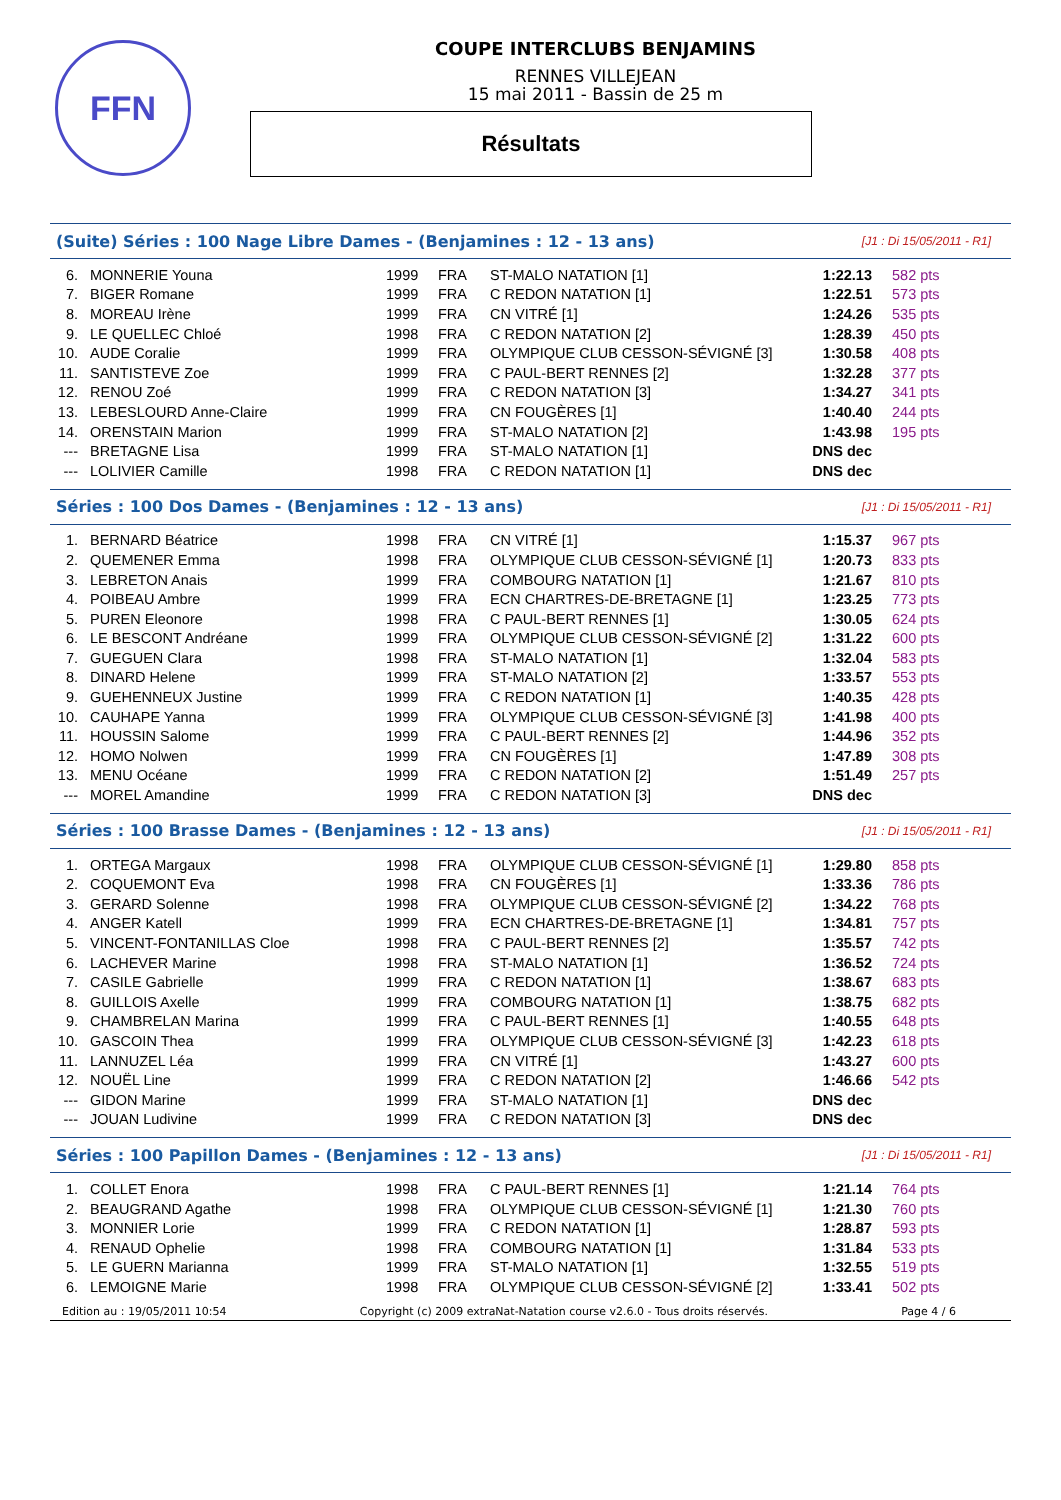FFN
COUPE INTERCLUBS BENJAMINS
RENNES VILLEJEAN
15 mai 2011 - Bassin de 25 m
Résultats
(Suite) Séries : 100 Nage Libre Dames - (Benjamines : 12 - 13 ans) [J1 : Di 15/05/2011 - R1]
| 6. | MONNERIE Youna | 1999 | FRA | ST-MALO NATATION [1] | 1:22.13 | 582 pts |
| 7. | BIGER Romane | 1999 | FRA | C REDON NATATION [1] | 1:22.51 | 573 pts |
| 8. | MOREAU Irène | 1999 | FRA | CN VITRÉ [1] | 1:24.26 | 535 pts |
| 9. | LE QUELLEC Chloé | 1998 | FRA | C REDON NATATION [2] | 1:28.39 | 450 pts |
| 10. | AUDE Coralie | 1999 | FRA | OLYMPIQUE CLUB CESSON-SÉVIGNÉ [3] | 1:30.58 | 408 pts |
| 11. | SANTISTEVE Zoe | 1999 | FRA | C PAUL-BERT RENNES [2] | 1:32.28 | 377 pts |
| 12. | RENOU Zoé | 1999 | FRA | C REDON NATATION [3] | 1:34.27 | 341 pts |
| 13. | LEBESLOURD Anne-Claire | 1999 | FRA | CN FOUGÈRES [1] | 1:40.40 | 244 pts |
| 14. | ORENSTAIN Marion | 1999 | FRA | ST-MALO NATATION [2] | 1:43.98 | 195 pts |
| --- | BRETAGNE Lisa | 1999 | FRA | ST-MALO NATATION [1] | DNS dec | |
| --- | LOLIVIER Camille | 1998 | FRA | C REDON NATATION [1] | DNS dec | |
Séries : 100 Dos Dames - (Benjamines : 12 - 13 ans) [J1 : Di 15/05/2011 - R1]
| 1. | BERNARD Béatrice | 1998 | FRA | CN VITRÉ [1] | 1:15.37 | 967 pts |
| 2. | QUEMENER Emma | 1998 | FRA | OLYMPIQUE CLUB CESSON-SÉVIGNÉ [1] | 1:20.73 | 833 pts |
| 3. | LEBRETON Anais | 1999 | FRA | COMBOURG NATATION [1] | 1:21.67 | 810 pts |
| 4. | POIBEAU Ambre | 1999 | FRA | ECN CHARTRES-DE-BRETAGNE [1] | 1:23.25 | 773 pts |
| 5. | PUREN Eleonore | 1998 | FRA | C PAUL-BERT RENNES [1] | 1:30.05 | 624 pts |
| 6. | LE BESCONT Andréane | 1999 | FRA | OLYMPIQUE CLUB CESSON-SÉVIGNÉ [2] | 1:31.22 | 600 pts |
| 7. | GUEGUEN Clara | 1998 | FRA | ST-MALO NATATION [1] | 1:32.04 | 583 pts |
| 8. | DINARD Helene | 1999 | FRA | ST-MALO NATATION [2] | 1:33.57 | 553 pts |
| 9. | GUEHENNEUX Justine | 1999 | FRA | C REDON NATATION [1] | 1:40.35 | 428 pts |
| 10. | CAUHAPE Yanna | 1999 | FRA | OLYMPIQUE CLUB CESSON-SÉVIGNÉ [3] | 1:41.98 | 400 pts |
| 11. | HOUSSIN Salome | 1999 | FRA | C PAUL-BERT RENNES [2] | 1:44.96 | 352 pts |
| 12. | HOMO Nolwen | 1999 | FRA | CN FOUGÈRES [1] | 1:47.89 | 308 pts |
| 13. | MENU Océane | 1999 | FRA | C REDON NATATION [2] | 1:51.49 | 257 pts |
| --- | MOREL Amandine | 1999 | FRA | C REDON NATATION [3] | DNS dec | |
Séries : 100 Brasse Dames - (Benjamines : 12 - 13 ans) [J1 : Di 15/05/2011 - R1]
| 1. | ORTEGA Margaux | 1998 | FRA | OLYMPIQUE CLUB CESSON-SÉVIGNÉ [1] | 1:29.80 | 858 pts |
| 2. | COQUEMONT Eva | 1998 | FRA | CN FOUGÈRES [1] | 1:33.36 | 786 pts |
| 3. | GERARD Solenne | 1998 | FRA | OLYMPIQUE CLUB CESSON-SÉVIGNÉ [2] | 1:34.22 | 768 pts |
| 4. | ANGER Katell | 1999 | FRA | ECN CHARTRES-DE-BRETAGNE [1] | 1:34.81 | 757 pts |
| 5. | VINCENT-FONTANILLAS Cloe | 1998 | FRA | C PAUL-BERT RENNES [2] | 1:35.57 | 742 pts |
| 6. | LACHEVER Marine | 1998 | FRA | ST-MALO NATATION [1] | 1:36.52 | 724 pts |
| 7. | CASILE Gabrielle | 1999 | FRA | C REDON NATATION [1] | 1:38.67 | 683 pts |
| 8. | GUILLOIS Axelle | 1999 | FRA | COMBOURG NATATION [1] | 1:38.75 | 682 pts |
| 9. | CHAMBRELAN Marina | 1999 | FRA | C PAUL-BERT RENNES [1] | 1:40.55 | 648 pts |
| 10. | GASCOIN Thea | 1999 | FRA | OLYMPIQUE CLUB CESSON-SÉVIGNÉ [3] | 1:42.23 | 618 pts |
| 11. | LANNUZEL Léa | 1999 | FRA | CN VITRÉ [1] | 1:43.27 | 600 pts |
| 12. | NOUËL Line | 1999 | FRA | C REDON NATATION [2] | 1:46.66 | 542 pts |
| --- | GIDON Marine | 1999 | FRA | ST-MALO NATATION [1] | DNS dec | |
| --- | JOUAN Ludivine | 1999 | FRA | C REDON NATATION [3] | DNS dec | |
Séries : 100 Papillon Dames - (Benjamines : 12 - 13 ans) [J1 : Di 15/05/2011 - R1]
| 1. | COLLET Enora | 1998 | FRA | C PAUL-BERT RENNES [1] | 1:21.14 | 764 pts |
| 2. | BEAUGRAND Agathe | 1998 | FRA | OLYMPIQUE CLUB CESSON-SÉVIGNÉ [1] | 1:21.30 | 760 pts |
| 3. | MONNIER Lorie | 1999 | FRA | C REDON NATATION [1] | 1:28.87 | 593 pts |
| 4. | RENAUD Ophelie | 1998 | FRA | COMBOURG NATATION [1] | 1:31.84 | 533 pts |
| 5. | LE GUERN Marianna | 1999 | FRA | ST-MALO NATATION [1] | 1:32.55 | 519 pts |
| 6. | LEMOIGNE Marie | 1998 | FRA | OLYMPIQUE CLUB CESSON-SÉVIGNÉ [2] | 1:33.41 | 502 pts |
Edition au : 19/05/2011 10:54 Copyright (c) 2009 extraNat-Natation course v2.6.0 - Tous droits réservés. Page 4 / 6